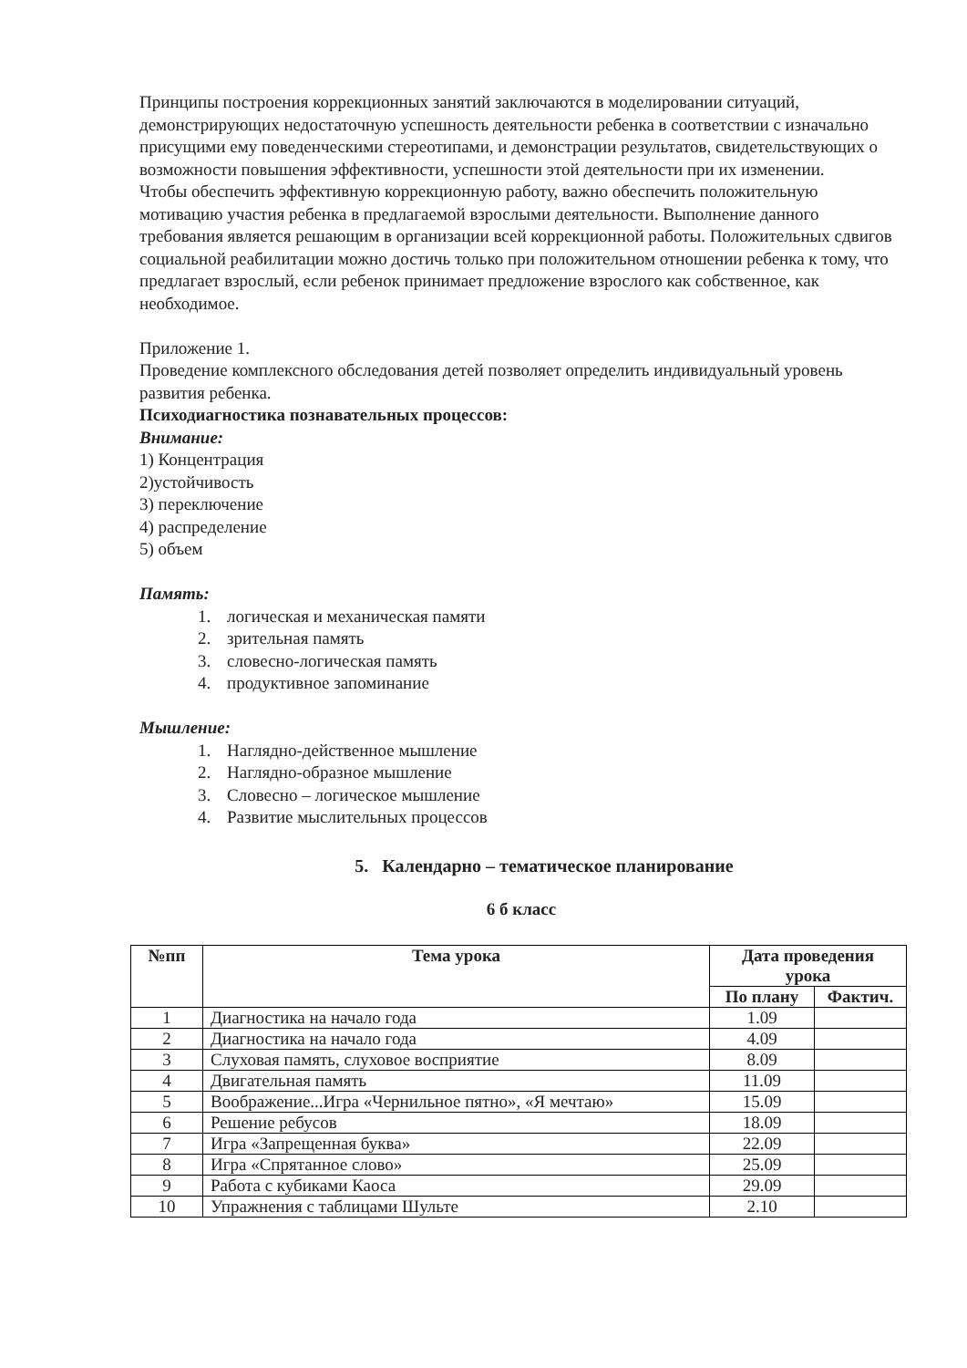Принципы построения коррекционных занятий заключаются в моделировании ситуаций, демонстрирующих недостаточную успешность деятельности ребенка в соответствии с изначально присущими ему поведенческими стереотипами, и демонстрации результатов, свидетельствующих о возможности повышения эффективности, успешности этой деятельности при их изменении.
Чтобы обеспечить эффективную коррекционную работу, важно обеспечить положительную мотивацию участия ребенка в предлагаемой взрослыми деятельности. Выполнение данного требования является решающим в организации всей коррекционной работы. Положительных сдвигов социальной реабилитации можно достичь только при положительном отношении ребенка к тому, что предлагает взрослый, если ребенок принимает предложение взрослого как собственное, как необходимое.
Приложение 1.
Проведение комплексного обследования детей позволяет определить индивидуальный уровень развития ребенка.
Психодиагностика познавательных процессов:
Внимание:
1) Концентрация
2)устойчивость
3) переключение
4) распределение
5) объем
Память:
1. логическая и механическая памяти
2. зрительная память
3. словесно-логическая память
4. продуктивное запоминание
Мышление:
1. Наглядно-действенное мышление
2. Наглядно-образное мышление
3. Словесно – логическое мышление
4. Развитие мыслительных процессов
5. Календарно – тематическое планирование
6 б класс
| №пп | Тема урока | Дата проведения урока | |
| --- | --- | --- | --- |
| | | По плану | Фактич. |
| 1 | Диагностика на начало года | 1.09 | |
| 2 | Диагностика на начало года | 4.09 | |
| 3 | Слуховая память, слуховое восприятие | 8.09 | |
| 4 | Двигательная память | 11.09 | |
| 5 | Воображение...Игра «Чернильное пятно», «Я мечтаю» | 15.09 | |
| 6 | Решение ребусов | 18.09 | |
| 7 | Игра «Запрещенная буква» | 22.09 | |
| 8 | Игра «Спрятанное слово» | 25.09 | |
| 9 | Работа с кубиками Каоса | 29.09 | |
| 10 | Упражнения с таблицами Шульте | 2.10 | |